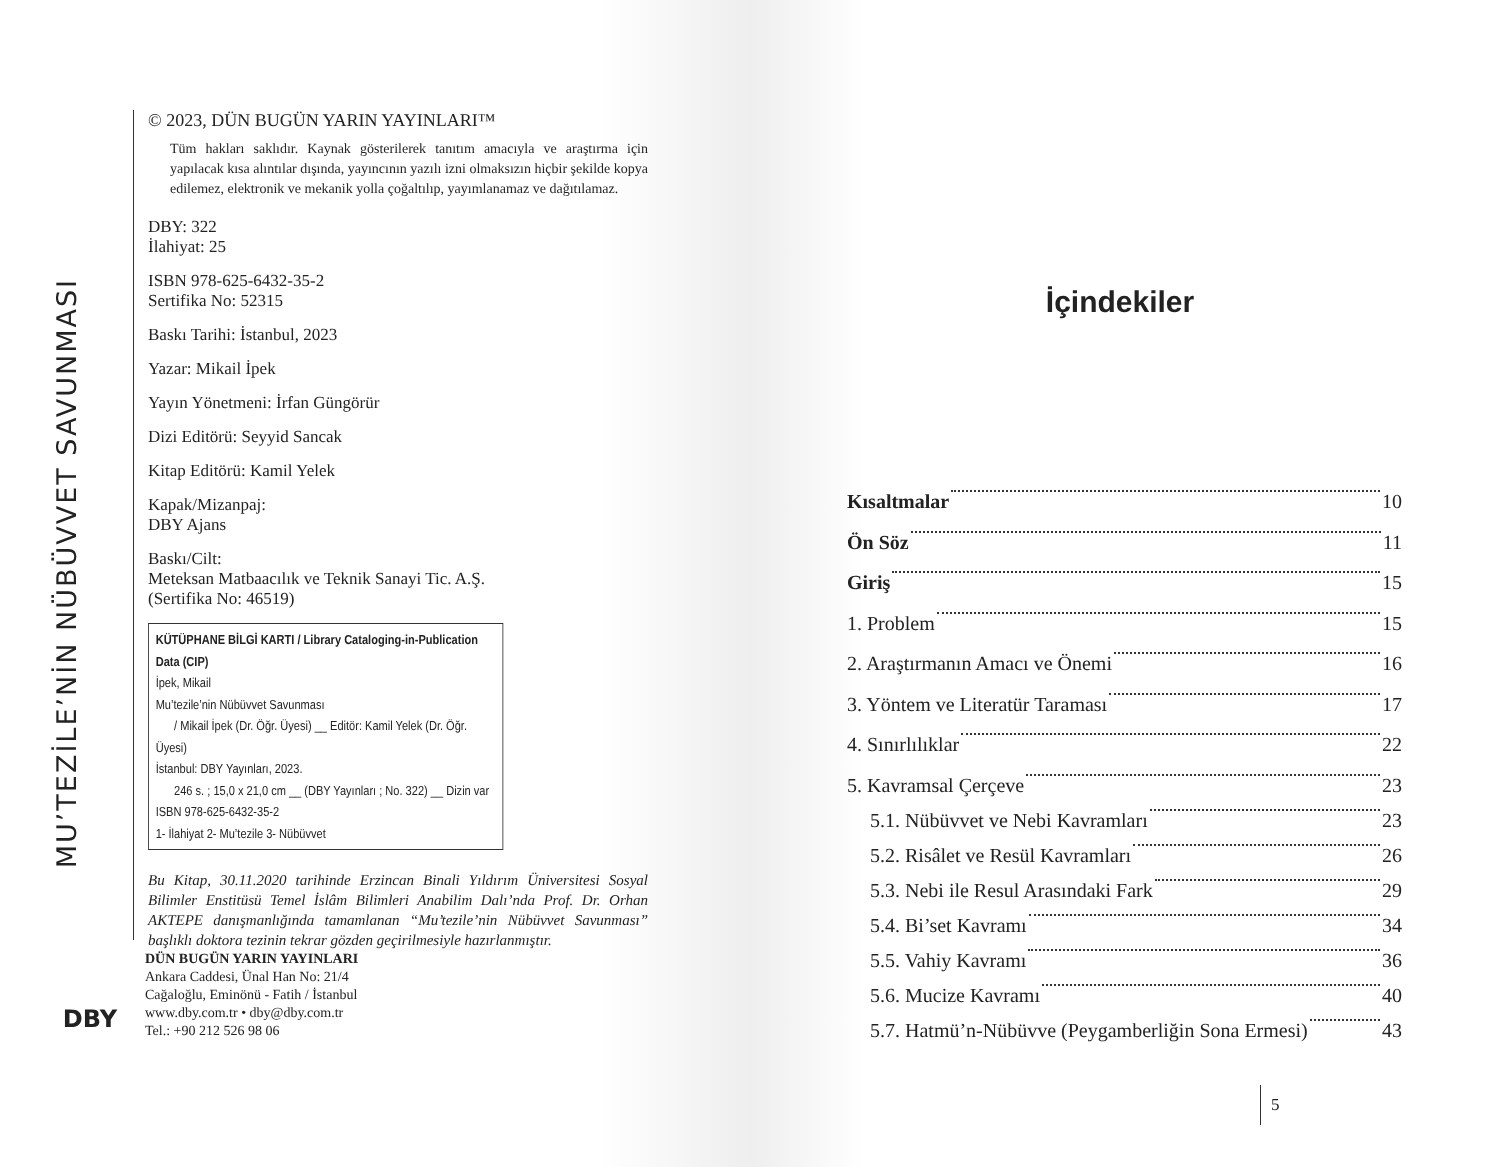MU’TEZİLE’NİN NÜBÜVVET SAVUNMASI
© 2023, DÜN BUGÜN YARIN YAYINLARI™
Tüm hakları saklıdır. Kaynak gösterilerek tanıtım amacıyla ve araştırma için yapılacak kısa alıntılar dışında, yayıncının yazılı izni olmaksızın hiçbir şekilde kopya edilemez, elektronik ve mekanik yolla çoğaltılıp, yayımlanamaz ve dağıtılamaz.
DBY: 322
İlahiyat: 25
ISBN 978-625-6432-35-2
Sertifika No: 52315
Baskı Tarihi: İstanbul, 2023
Yazar: Mikail İpek
Yayın Yönetmeni: İrfan Güngörür
Dizi Editörü: Seyyid Sancak
Kitap Editörü: Kamil Yelek
Kapak/Mizanpaj:
DBY Ajans
Baskı/Cilt:
Meteksan Matbaacılık ve Teknik Sanayi Tic. A.Ş.
(Sertifika No: 46519)
KÜTÜPHANE BİLGİ KARTI / Library Cataloging-in-Publication Data (CIP)
İpek, Mikail
Mu’tezile’nin Nübüvvet Savunması
/ Mikail İpek (Dr. Öğr. Üyesi) __ Editör: Kamil Yelek (Dr. Öğr. Üyesi)
İstanbul: DBY Yayınları, 2023.
246 s. ; 15,0 x 21,0 cm __ (DBY Yayınları ; No. 322) __ Dizin var
ISBN 978-625-6432-35-2
1- İlahiyat 2- Mu’tezile 3- Nübüvvet
Bu Kitap, 30.11.2020 tarihinde Erzincan Binali Yıldırım Üniversitesi Sosyal Bilimler Enstitüsü Temel İslâm Bilimleri Anabilim Dalı’nda Prof. Dr. Orhan AKTEPE danışmanlığında tamamlanan “Mu’tezile’nin Nübüvvet Savunması” başlıklı doktora tezinin tekrar gözden geçirilmesiyle hazırlanmıştır.
DBY
DÜN BUGÜN YARIN YAYINLARI
Ankara Caddesi, Ünal Han No: 21/4
Cağaloğlu, Eminönü - Fatih / İstanbul
www.dby.com.tr • dby@dby.com.tr
Tel.: +90 212 526 98 06
İçindekiler
Kısaltmalar 10
Ön Söz 11
Giriş 15
1. Problem 15
2. Araştırmanın Amacı ve Önemi 16
3. Yöntem ve Literatür Taraması 17
4. Sınırlılıklar 22
5. Kavramsal Çerçeve 23
5.1. Nübüvvet ve Nebi Kavramları 23
5.2. Risâlet ve Resül Kavramları 26
5.3. Nebi ile Resul Arasındaki Fark 29
5.4. Bi’set Kavramı 34
5.5. Vahiy Kavramı 36
5.6. Mucize Kavramı 40
5.7. Hatmü’n-Nübüvve (Peygamberliğin Sona Ermesi) 43
5